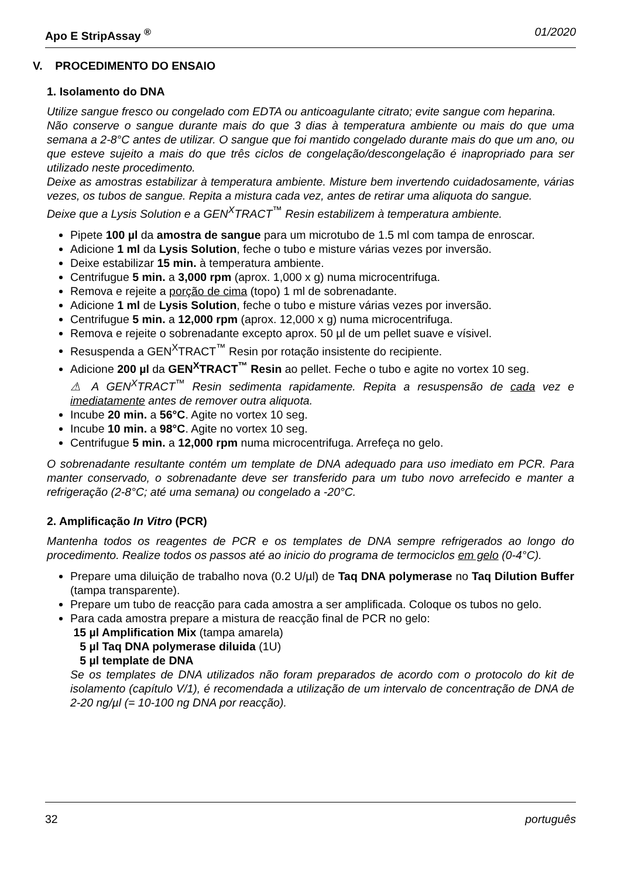Apo E StripAssay <sup>®</sup> 01/2020
V. PROCEDIMENTO DO ENSAIO
1. Isolamento do DNA
Utilize sangue fresco ou congelado com EDTA ou anticoagulante citrato; evite sangue com heparina.
Não conserve o sangue durante mais do que 3 dias à temperatura ambiente ou mais do que uma semana a 2-8°C antes de utilizar. O sangue que foi mantido congelado durante mais do que um ano, ou que esteve sujeito a mais do que três ciclos de congelação/descongelação é inapropriado para ser utilizado neste procedimento.
Deixe as amostras estabilizar à temperatura ambiente. Misture bem invertendo cuidadosamente, várias vezes, os tubos de sangue. Repita a mistura cada vez, antes de retirar uma aliquota do sangue.
Deixe que a Lysis Solution e a GEN<sup>X</sup>TRACT<sup>™</sup> Resin estabilizem à temperatura ambiente.
Pipete 100 µl da amostra de sangue para um microtubo de 1.5 ml com tampa de enroscar.
Adicione 1 ml da Lysis Solution, feche o tubo e misture várias vezes por inversão.
Deixe estabilizar 15 min. à temperatura ambiente.
Centrifugue 5 min. a 3,000 rpm (aprox. 1,000 x g) numa microcentrifuga.
Remova e rejeite a porção de cima (topo) 1 ml de sobrenadante.
Adicione 1 ml de Lysis Solution, feche o tubo e misture várias vezes por inversão.
Centrifugue 5 min. a 12,000 rpm (aprox. 12,000 x g) numa microcentrifuga.
Remova e rejeite o sobrenadante excepto aprox. 50 µl de um pellet suave e vísivel.
Resuspenda a GEN<sup>X</sup>TRACT<sup>™</sup> Resin por rotação insistente do recipiente.
Adicione 200 µl da GEN<sup>X</sup>TRACT<sup>™</sup> Resin ao pellet. Feche o tubo e agite no vortex 10 seg.
⚠ A GEN<sup>X</sup>TRACT<sup>™</sup> Resin sedimenta rapidamente. Repita a resuspensão de cada vez e imediatamente antes de remover outra aliquota.
Incube 20 min. a 56°C. Agite no vortex 10 seg.
Incube 10 min. a 98°C. Agite no vortex 10 seg.
Centrifugue 5 min. a 12,000 rpm numa microcentrifuga. Arrefeça no gelo.
O sobrenadante resultante contém um template de DNA adequado para uso imediato em PCR. Para manter conservado, o sobrenadante deve ser transferido para um tubo novo arrefecido e manter a refrigeração (2-8°C; até uma semana) ou congelado a -20°C.
2. Amplificação In Vitro (PCR)
Mantenha todos os reagentes de PCR e os templates de DNA sempre refrigerados ao longo do procedimento. Realize todos os passos até ao inicio do programa de termociclos em gelo (0-4°C).
Prepare uma diluição de trabalho nova (0.2 U/µl) de Taq DNA polymerase no Taq Dilution Buffer (tampa transparente).
Prepare um tubo de reacção para cada amostra a ser amplificada. Coloque os tubos no gelo.
Para cada amostra prepare a mistura de reacção final de PCR no gelo:
15 µl Amplification Mix (tampa amarela)
5 µl Taq DNA polymerase diluida (1U)
5 µl template de DNA
Se os templates de DNA utilizados não foram preparados de acordo com o protocolo do kit de isolamento (capítulo V/1), é recomendada a utilização de um intervalo de concentração de DNA de 2-20 ng/µl (= 10-100 ng DNA por reacção).
32 português